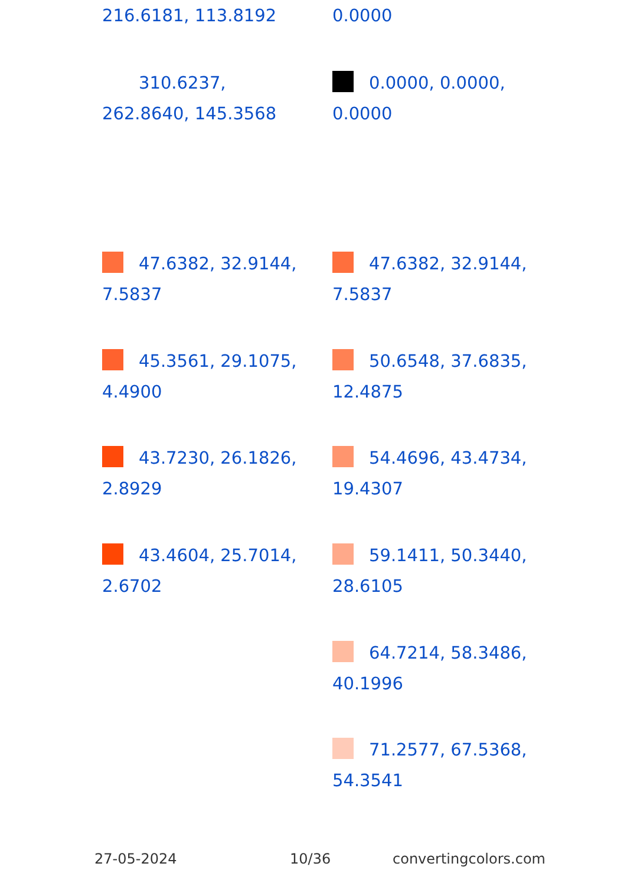216.6181, 113.8192 0.0000
310.6237, 262.8640, 145.3568
0.0000, 0.0000, 0.0000
47.6382, 32.9144, 7.5837
47.6382, 32.9144, 7.5837
45.3561, 29.1075, 4.4900
50.6548, 37.6835, 12.4875
43.7230, 26.1826, 2.8929
54.4696, 43.4734, 19.4307
43.4604, 25.7014, 2.6702
59.1411, 50.3440, 28.6105
64.7214, 58.3486, 40.1996
71.2577, 67.5368, 54.3541
27-05-2024 10/36 convertingcolors.com